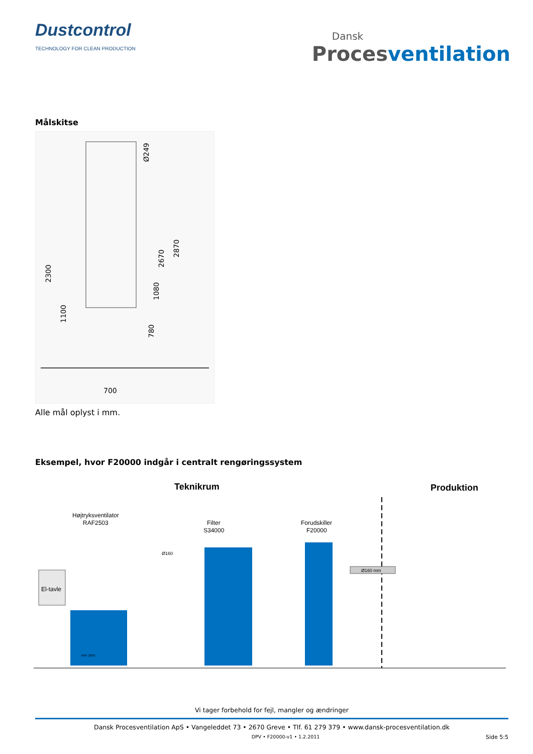Dustcontrol
TECHNOLOGY FOR CLEAN PRODUCTION
Dansk
Proces ventilation
Målskitse
2300
1100
Ø249
2670
2870
1080
780
700
Alle mål oplyst i mm.
Eksempel, hvor F20000 indgår i centralt rengøringssystem
Teknikrum
Produktion
Højtryksventilator
RAF2503
Filter
S34000
Forudskiller
F20000
El-tavle
RAF 2503
Ø160
Ø160 mm
Vi tager forbehold for fejl, mangler og ændringer
Dansk Procesventilation ApS • Vangeleddet 73 • 2670 Greve • Tlf. 61 279 379 • www.dansk-procesventilation.dk
DPV • F20000-v1 • 1.2.2011 Side 5:5